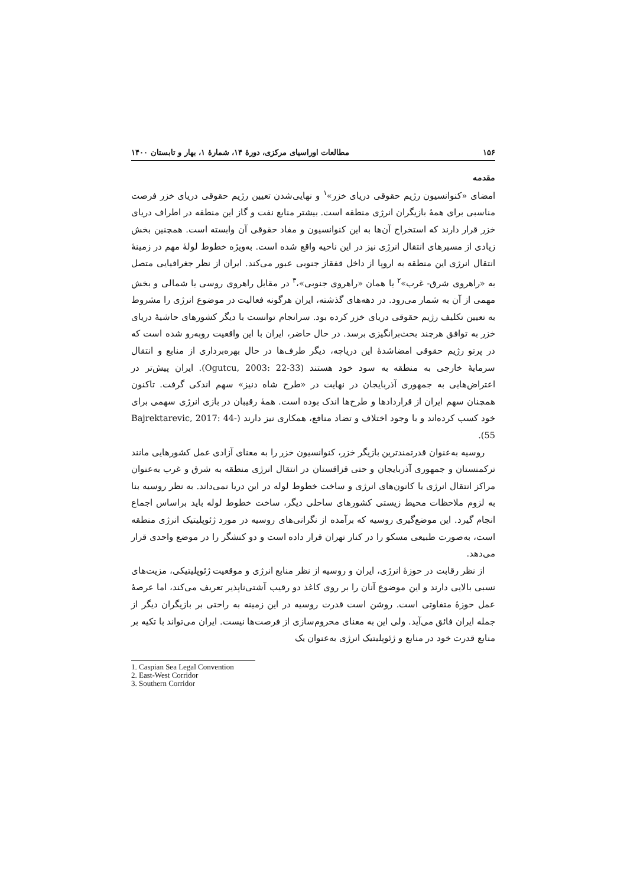۱۵۶ مطالعات اوراسیای مرکزی، دورۀ ۱۴، شمارۀ ۱، بهار و تابستان ۱۴۰۰
مقدمه
امضای «کنوانسیون رژیم حقوقی دریای خزر»<sup>۱</sup> و نهایی‌شدن تعیین رژیم حقوقی دریای خزر فرصت مناسبی برای همۀ بازیگران انرژی منطقه است. بیشتر منابع نفت و گاز این منطقه در اطراف دریای خزر قرار دارند که استخراج آن‌ها به این کنوانسیون و مفاد حقوقی آن وابسته است. همچنین بخش زیادی از مسیرهای انتقال انرژی نیز در این ناحیه واقع شده است. به‌ویژه خطوط لولۀ مهم در زمینۀ انتقال انرژی این منطقه به اروپا از داخل قفقاز جنوبی عبور می‌کند. ایران از نظر جغرافیایی متصل به «راهروی شرق- غرب»<sup>۲</sup> یا همان «راهروی جنوبی»،<sup>۳</sup> در مقابل راهروی روسی یا شمالی و بخش مهمی از آن به شمار می‌رود. در دهه‌های گذشته، ایران هرگونه فعالیت در موضوع انرژی را مشروط به تعیین تکلیف رژیم حقوقی دریای خزر کرده بود. سرانجام توانست با دیگر کشورهای حاشیۀ دریای خزر به توافق هرچند بحث‌برانگیزی برسد. در حال حاضر، ایران با این واقعیت روبه‌رو شده است که در پرتو رژیم حقوقی امضاشدۀ این دریاچه، دیگر طرف‌ها در حال بهره‌برداری از منابع و انتقال سرمایۀ خارجی به منطقه به سود خود هستند (Ogutcu, 2003: 22-33). ایران پیش‌تر در اعتراض‌هایی به جمهوری آذربایجان در نهایت در «طرح شاه دنیز» سهم اندکی گرفت. تاکنون همچنان سهم ایران از قراردادها و طرح‌ها اندک بوده است. همۀ رقیبان در بازی انرژی سهمی برای خود کسب کرده‌اند و با وجود اختلاف و تضاد منافع، همکاری نیز دارند (Bajrektarevic, 2017: 44-55).
روسیه به‌عنوان قدرتمندترین بازیگر خزر، کنوانسیون خزر را به معنای آزادی عمل کشورهایی مانند ترکمنستان و جمهوری آذربایجان و حتی قزاقستان در انتقال انرژی منطقه به شرق و غرب به‌عنوان مراکز انتقال انرژی یا کانون‌های انرژی و ساخت خطوط لوله در این دریا نمی‌داند. به نظر روسیه بنا به لزوم ملاحظات محیط زیستی کشورهای ساحلی دیگر، ساخت خطوط لوله باید براساس اجماع انجام گیرد. این موضع‌گیری روسیه که برآمده از نگرانی‌های روسیه در مورد ژئوپلیتیک انرژی منطقه است، به‌صورت طبیعی مسکو را در کنار تهران قرار داده است و دو کنشگر را در موضع واحدی قرار می‌دهد.
از نظر رقابت در حوزۀ انرژی، ایران و روسیه از نظر منابع انرژی و موقعیت ژئوپلیتیکی، مزیت‌های نسبی بالایی دارند و این موضوع آنان را بر روی کاغذ دو رقیب آشتی‌ناپذیر تعریف می‌کند، اما عرصۀ عمل حوزۀ متفاوتی است. روشن است قدرت روسیه در این زمینه به راحتی بر بازیگران دیگر از جمله ایران فائق می‌آید. ولی این به معنای محروم‌سازی از فرصت‌ها نیست. ایران می‌تواند با تکیه بر منابع قدرت خود در منابع و ژئوپلیتیک انرژی به‌عنوان یک
1. Caspian Sea Legal Convention
2. East-West Corridor
3. Southern Corridor